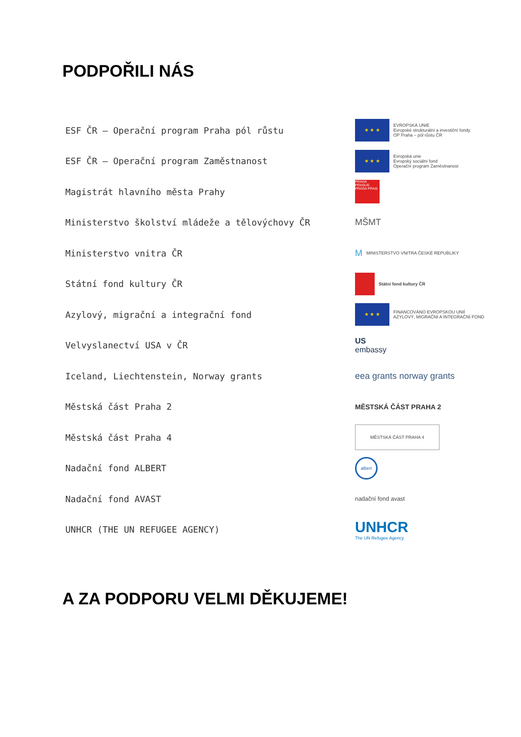PODPOŘILI NÁS
ESF ČR – Operační program Praha pól růstu
★ ★ ★
EVROPSKÁ UNIE
Evropské strukturální a investiční fondy
OP Praha – pól růstu ČR
ESF ČR – Operační program Zaměstnanost
★ ★ ★
Evropská unie
Evropský sociální fond
Operační program Zaměstnanost
Magistrát hlavního města Prahy
PRAHA PRAGUE PRAGA PRAG
Ministerstvo školství mládeže a tělovýchovy ČR MŠMT
Ministerstvo vnitra ČR
M
MINISTERSTVO VNITRA ČESKÉ REPUBLIKY
Státní fond kultury ČR
Státní fond kultury ČR
Azylový, migrační a integrační fond
★ ★ ★
FINANCOVÁNO EVROPSKOU UNIÍ
AZYLOVÝ, MIGRAČNÍ A INTEGRAČNÍ FOND
Velvyslanectví USA v ČR
US
embassy
Iceland, Liechtenstein, Norway grants eea grants norway grants
Městská část Praha 2
MĚSTSKÁ ČÁST PRAHA 2
Městská část Praha 4
MĚSTSKÁ ČÁST PRAHA 4
Nadační fond ALBERT
albert
Nadační fond AVAST
nadační fond avast
UNHCR (THE UN REFUGEE AGENCY)
UNHCR
The UN Refugee Agency
A ZA PODPORU VELMI DĚKUJEME!